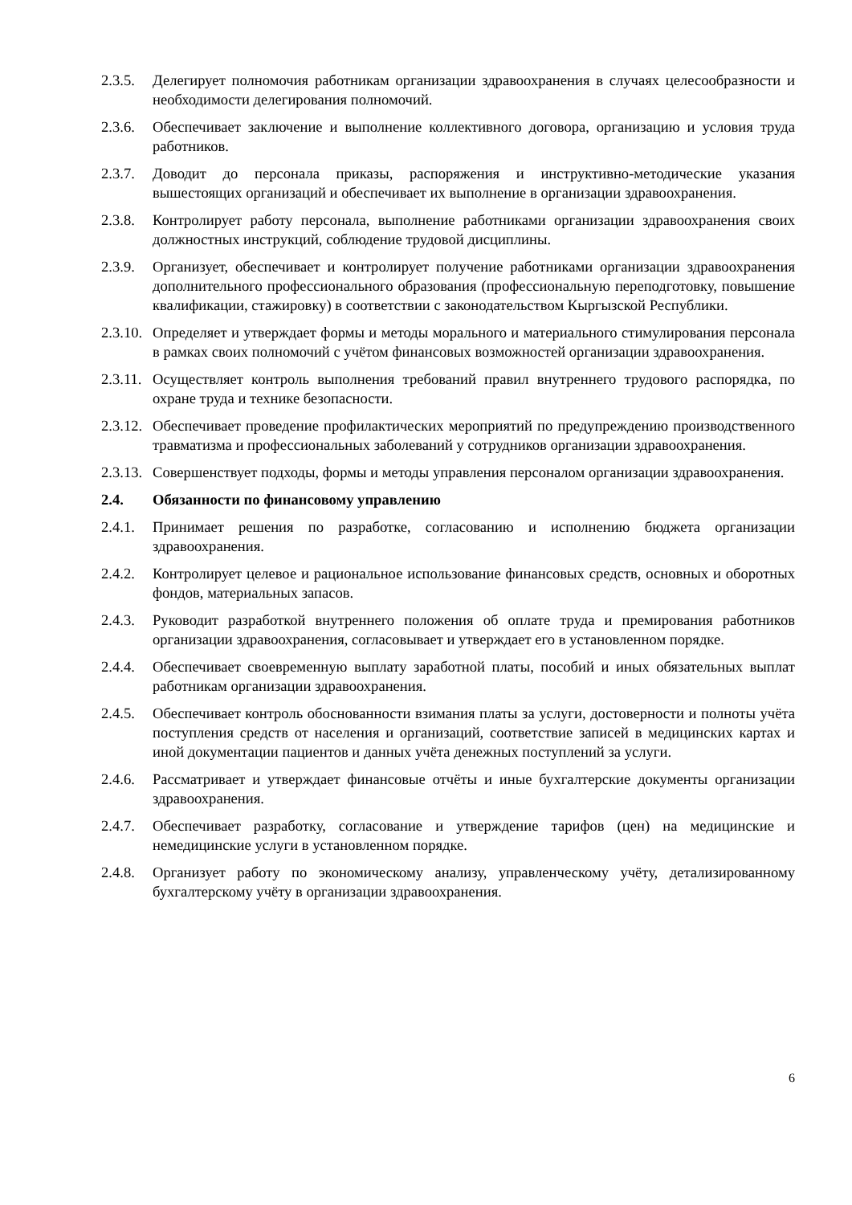2.3.5.
Делегирует полномочия работникам организации здравоохранения в случаях целесообразности и необходимости делегирования полномочий.
2.3.6.
Обеспечивает заключение и выполнение коллективного договора, организацию и условия труда работников.
2.3.7.
Доводит до персонала приказы, распоряжения и инструктивно-методические указания вышестоящих организаций и обеспечивает их выполнение в организации здравоохранения.
2.3.8.
Контролирует работу персонала, выполнение работниками организации здравоохранения своих должностных инструкций, соблюдение трудовой дисциплины.
2.3.9.
Организует, обеспечивает и контролирует получение работниками организации здравоохранения дополнительного профессионального образования (профессиональную переподготовку, повышение квалификации, стажировку) в соответствии с законодательством Кыргызской Республики.
2.3.10.
Определяет и утверждает формы и методы морального и материального стимулирования персонала в рамках своих полномочий с учётом финансовых возможностей организации здравоохранения.
2.3.11.
Осуществляет контроль выполнения требований правил внутреннего трудового распорядка, по охране труда и технике безопасности.
2.3.12.
Обеспечивает проведение профилактических мероприятий по предупреждению производственного травматизма и профессиональных заболеваний у сотрудников организации здравоохранения.
2.3.13.
Совершенствует подходы, формы и методы управления персоналом организации здравоохранения.
2.4. Обязанности по финансовому управлению
2.4.1.
Принимает решения по разработке, согласованию и исполнению бюджета организации здравоохранения.
2.4.2.
Контролирует целевое и рациональное использование финансовых средств, основных и оборотных фондов, материальных запасов.
2.4.3.
Руководит разработкой внутреннего положения об оплате труда и премирования работников организации здравоохранения, согласовывает и утверждает его в установленном порядке.
2.4.4.
Обеспечивает своевременную выплату заработной платы, пособий и иных обязательных выплат работникам организации здравоохранения.
2.4.5.
Обеспечивает контроль обоснованности взимания платы за услуги, достоверности и полноты учёта поступления средств от населения и организаций, соответствие записей в медицинских картах и иной документации пациентов и данных учёта денежных поступлений за услуги.
2.4.6.
Рассматривает и утверждает финансовые отчёты и иные бухгалтерские документы организации здравоохранения.
2.4.7.
Обеспечивает разработку, согласование и утверждение тарифов (цен) на медицинские и немедицинские услуги в установленном порядке.
2.4.8.
Организует работу по экономическому анализу, управленческому учёту, детализированному бухгалтерскому учёту в организации здравоохранения.
6